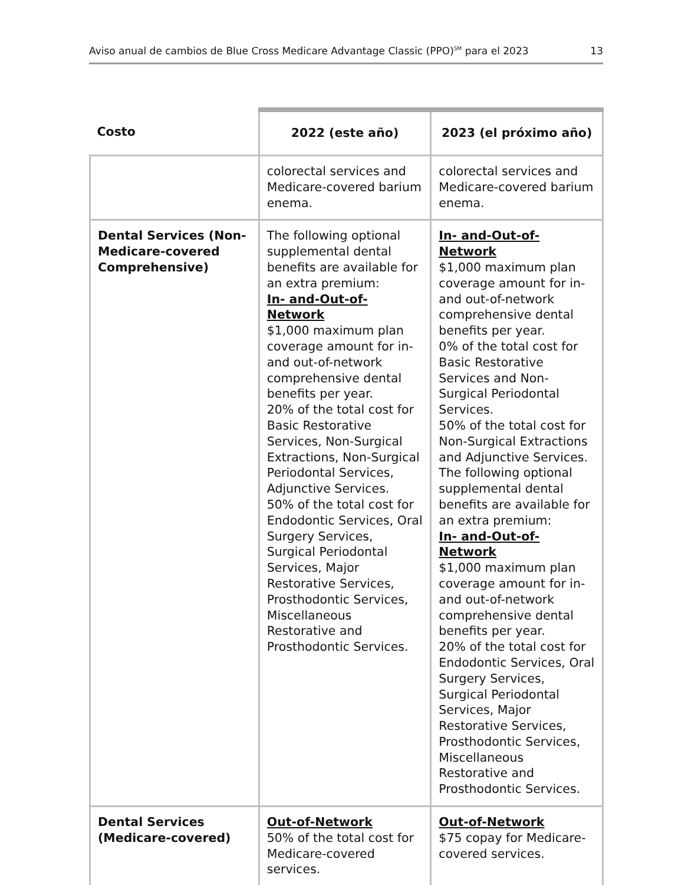Aviso anual de cambios de Blue Cross Medicare Advantage Classic (PPO)<sup>SM</sup> para el 2023 13
| Costo | 2022 (este año) | 2023 (el próximo año) |
| --- | --- | --- |
| | colorectal services and Medicare-covered barium enema. | colorectal services and Medicare-covered barium enema. |
| Dental Services (Non-Medicare-covered Comprehensive) | The following optional supplemental dental benefits are available for an extra premium: In- and-Out-of-Network $1,000 maximum plan coverage amount for in- and out-of-network comprehensive dental benefits per year. 20% of the total cost for Basic Restorative Services, Non-Surgical Extractions, Non-Surgical Periodontal Services, Adjunctive Services. 50% of the total cost for Endodontic Services, Oral Surgery Services, Surgical Periodontal Services, Major Restorative Services, Prosthodontic Services, Miscellaneous Restorative and Prosthodontic Services. | In- and-Out-of-Network $1,000 maximum plan coverage amount for in- and out-of-network comprehensive dental benefits per year. 0% of the total cost for Basic Restorative Services and Non-Surgical Periodontal Services. 50% of the total cost for Non-Surgical Extractions and Adjunctive Services. The following optional supplemental dental benefits are available for an extra premium: In- and-Out-of-Network $1,000 maximum plan coverage amount for in- and out-of-network comprehensive dental benefits per year. 20% of the total cost for Endodontic Services, Oral Surgery Services, Surgical Periodontal Services, Major Restorative Services, Prosthodontic Services, Miscellaneous Restorative and Prosthodontic Services. |
| Dental Services (Medicare-covered) | Out-of-Network 50% of the total cost for Medicare-covered services. | Out-of-Network $75 copay for Medicare-covered services. |